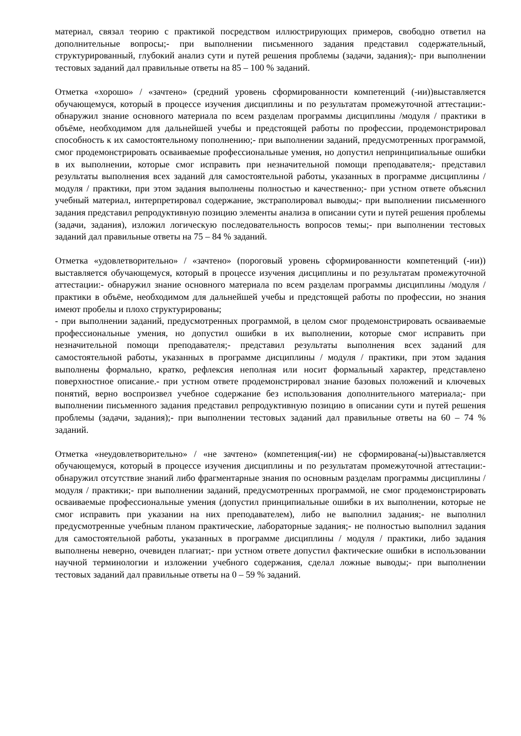материал, связал теорию с практикой посредством иллюстрирующих примеров, свободно ответил на дополнительные вопросы;- при выполнении письменного задания представил содержательный, структурированный, глубокий анализ сути и путей решения проблемы (задачи, задания);- при выполнении тестовых заданий дал правильные ответы на 85 – 100 % заданий.
Отметка «хорошо» / «зачтено» (средний уровень сформированности компетенций (-ии))выставляется обучающемуся, который в процессе изучения дисциплины и по результатам промежуточной аттестации:- обнаружил знание основного материала по всем разделам программы дисциплины /модуля / практики в объёме, необходимом для дальнейшей учебы и предстоящей работы по профессии, продемонстрировал способность к их самостоятельному пополнению;- при выполнении заданий, предусмотренных программой, смог продемонстрировать осваиваемые профессиональные умения, но допустил непринципиальные ошибки в их выполнении, которые смог исправить при незначительной помощи преподавателя;- представил результаты выполнения всех заданий для самостоятельной работы, указанных в программе дисциплины / модуля / практики, при этом задания выполнены полностью и качественно;- при устном ответе объяснил учебный материал, интерпретировал содержание, экстраполировал выводы;- при выполнении письменного задания представил репродуктивную позицию элементы анализа в описании сути и путей решения проблемы (задачи, задания), изложил логическую последовательность вопросов темы;- при выполнении тестовых заданий дал правильные ответы на 75 – 84 % заданий.
Отметка «удовлетворительно» / «зачтено» (пороговый уровень сформированности компетенций (-ии)) выставляется обучающемуся, который в процессе изучения дисциплины и по результатам промежуточной аттестации:- обнаружил знание основного материала по всем разделам программы дисциплины /модуля / практики в объёме, необходимом для дальнейшей учебы и предстоящей работы по профессии, но знания имеют пробелы и плохо структурированы;
- при выполнении заданий, предусмотренных программой, в целом смог продемонстрировать осваиваемые профессиональные умения, но допустил ошибки в их выполнении, которые смог исправить при незначительной помощи преподавателя;- представил результаты выполнения всех заданий для самостоятельной работы, указанных в программе дисциплины / модуля / практики, при этом задания выполнены формально, кратко, рефлексия неполная или носит формальный характер, представлено поверхностное описание.- при устном ответе продемонстрировал знание базовых положений и ключевых понятий, верно воспроизвел учебное содержание без использования дополнительного материала;- при выполнении письменного задания представил репродуктивную позицию в описании сути и путей решения проблемы (задачи, задания);- при выполнении тестовых заданий дал правильные ответы на 60 – 74 % заданий.
Отметка «неудовлетворительно» / «не зачтено» (компетенция(-ии) не сформирована(-ы))выставляется обучающемуся, который в процессе изучения дисциплины и по результатам промежуточной аттестации:- обнаружил отсутствие знаний либо фрагментарные знания по основным разделам программы дисциплины / модуля / практики;- при выполнении заданий, предусмотренных программой, не смог продемонстрировать осваиваемые профессиональные умения (допустил принципиальные ошибки в их выполнении, которые не смог исправить при указании на них преподавателем), либо не выполнил задания;- не выполнил предусмотренные учебным планом практические, лабораторные задания;- не полностью выполнил задания для самостоятельной работы, указанных в программе дисциплины / модуля / практики, либо задания выполнены неверно, очевиден плагиат;- при устном ответе допустил фактические ошибки в использовании научной терминологии и изложении учебного содержания, сделал ложные выводы;- при выполнении тестовых заданий дал правильные ответы на 0 – 59 % заданий.